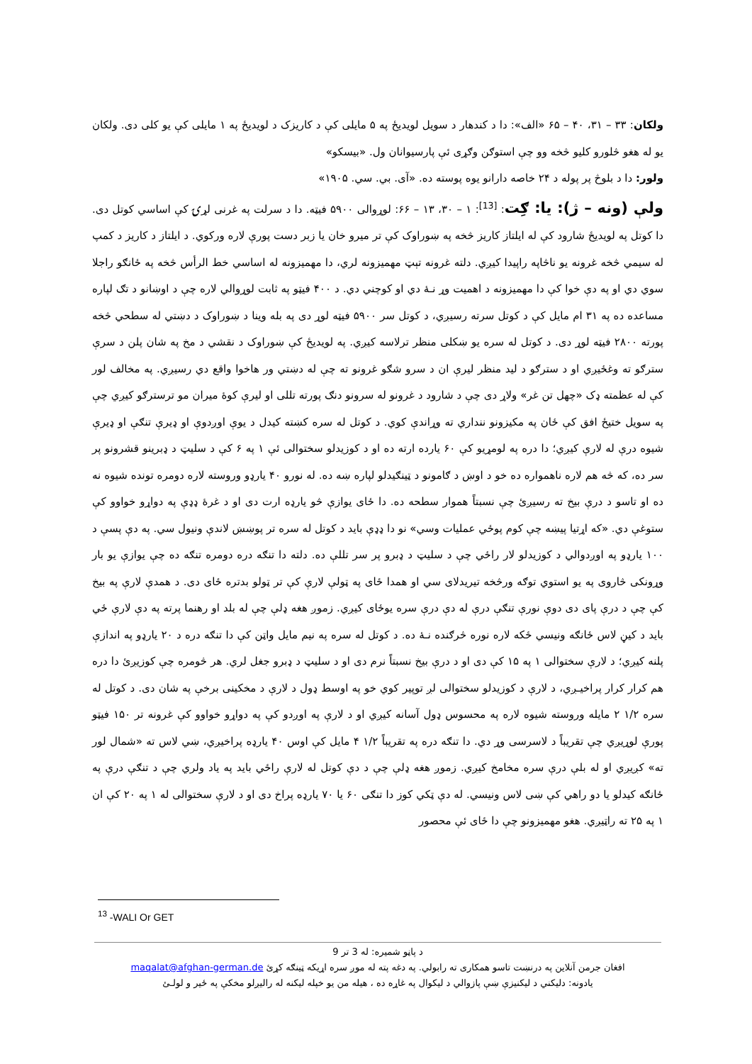ولکان: ۳۳ – ۳۱، ۴۰ – ۶۵ «الف»: دا د کندهار د سویل لویدیځ په ۵ مایلی کې د کاریزک د لویدیځ په ۱ مایلی کې یو کلی دی. ولکان یو له هغو څلورو کلیو څخه وو چې استوګن وګړی ئې پارسیوانان ول. «بیسکو»
ولور: دا د بلوڅ پر پوله د ۲۴ خاصه دارانو یوه پوسته ده. «آی. بي. سي. ۱۹۰۵»
ولې (ونه – ژ): یا: ګِت: <sup>[13]</sup>: ۱ – ۳۰، ۱۳ – ۶۶: لوړوالی ۵۹۰۰ فیټه. دا د سرلت په غرنی لړۍ کې اساسي کوتل دی. دا کوتل په لویدیځ شارود کې له ایلتاز کاریز څخه په ښوراوک کې تر میرو خان یا زبر دست پورې لاره ورکوي. د ایلتاز د کاریز د کمپ له سیمي څخه غرونه یو ناڅاپه راپیدا کیږي. دلته غرونه تېټ مهمیزونه لري، دا مهمیزونه له اساسي خط الرأس څخه په ځانګو راجلا سوي دي او په دې خوا کې دا مهمیزونه د اهمیت وړ نـهٔ دي او کوچني دي. د ۴۰۰ فیټو په ثابت لوړوالي لاره چې د اوښانو د تګ لپاره مساعده ده په ۳۱ ام مایل کې د کوتل سرته رسیږي، د کوتل سر ۵۹۰۰ فیټه لوړ دی په بله وینا د ښوراوک د دښتي له سطحي څخه پورته ۲۸۰۰ فیټه لوړ دی. د کوتل له سره یو ښکلی منظر ترلاسه کیږي. په لویدیځ کې ښوراوک د نقشي د مخ په شان پلن د سرې سترګو ته وغځیږي او د سترګو د لید منظر لیرې ان د سرو شګو غرونو ته چې له دښتي ور هاخوا واقع دي رسیږي. په مخالف لور کې له عظمته ډک «چهل تن غر» ولاړ دی چې د شارود د غرونو له سرونو دنګ پورته تللی او لیرې کوهٔ میران مو ترسترګو کیږي چې په سویل ختیځ افق کې ځان په مکیزونو ننداري ته وړاندې کوي. د کوتل له سره کښته کیدل د یوې اوږدوې او ډیرې تنګې او ډیرې شیوه درې له لارې کیږي؛ دا دره په لومړیو کې ۶۰ یارده ارته ده او د کوزیدلو سختوالی ئې ۱ په ۶ کې د سلیټ د ډبرینو قشرونو پر سر ده، که څه هم لاره ناهمواره ده خو د اوښ د ګامونو د ټینګیدلو لپاره ښه ده. له نورو ۴۰ یارډو وروسته لاره دومره تونده شیوه نه ده او تاسو د درې بیخ ته رسیږئ چې نسبتاً هموار سطحه ده. دا ځای یوازې څو یارډه ارت دی او د غرهٔ ډډې په دواړو خواوو کې ستوغې دي. «که اړتیا پیښه چې کوم پوځي عملیات وسي» نو دا ډډې باید د کوتل له سره تر پوښښ لاندې ونیول سي. په دې پسې د ۱۰۰ یارډو په اوږدوالي د کوزیدلو لار راځي چې د سلیټ د ډبرو پر سر تللې ده. دلته دا تنګه دره دومره تنګه ده چې یوازې یو بار وړونکی څاروی په یو استوي توګه ورڅخه تیریدلای سي او همدا ځای په ټولې لارې کې تر ټولو بدتره ځای دی. د همدې لارې په بیخ کې چې د درې پای دی دوې نورې تنګې درې له دې درې سره یوځای کیږي. زموږ هغه ډلې چې له بلد او رهنما پرته په دې لارې ځي باید د کیڼ لاس ځانګه ونیسي ځکه لاره نوره څرګنده نـهٔ ده. د کوتل له سره په نیم مایل واټن کې دا تنګه دره د ۲۰ یارډو په اندازې پلنه کیږي؛ د لارې سختوالی ۱ په ۱۵ کې دی او د درې بیخ نسبتاً نرم دی او د سلیټ د ډبرو جغل لري. هر څومره چې کوزیږئ دا دره هم کرار کرار پراخیـږي، د لارې د کوزیدلو سختوالی لږ توپیر کوي خو په اوسط ډول د لارې د مخکینی برخې په شان دی. د کوتل له سره ۱/۲ ۲ مایله وروسته شیوه لاره په محسوس ډول آسانه کیږي او د لارې په اوږدو کې په دواړو خواوو کې غرونه تر ۱۵۰ فیټو پورې لوړیږي چې تقریباً د لاسرسی وړ دي. دا تنګه دره په تقریباً ۱/۲ ۴ مایل کې اوس ۴۰ یارډه پراخیږي، ښي لاس ته «شمال لور ته» کږیږي او له بلې درې سره مخامخ کیږي. زموږ هغه ډلې چې د دې کوتل له لارې راځي باید په یاد ولري چې د تنګې درې په ځانګه کیدلو یا دو راهي کې ښی لاس ونیسي. له دې ټکي کوز دا تنګی ۶۰ یا ۷۰ یارډه پراخ دی او د لارې سختوالی له ۱ په ۲۰ کې ان ۱ په ۲۵ ته راټیږي. هغو مهمیزونو چې دا ځای ئې محصور
<sup>13</sup> -WALI Or GET
د پاڼو شمیره: له 3 تر 9
افغان جرمن آنلاین په درنښت تاسو همکاری ته رابولي. په دغه پته له موږ سره اړیکه ټینګه کړئ maqalat@afghan-german.de
یادونه: دلیکني د لیکنیزې ښې پازوالي د لیکوال په غاړه ده ، هیله من یو خپله لیکنه له رالیږلو مخکې په ځیر و لولـئ